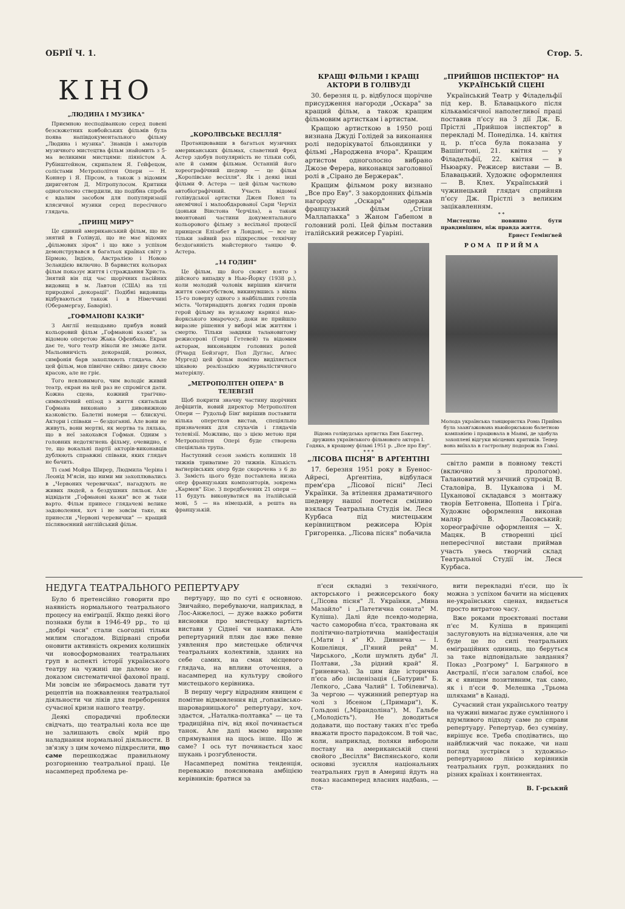ОБРІЇ Ч. 1. Стор. 5.
КІНО
„ЛЮДИНА І МУЗИКА"
Приємною несподіванкою серед повені безсюжетних ковбойських фільмів була поява напівдокументального фільму „Людина і музика". Знавців і аматорів музичного мистецтва фільм знайомить з 5-ма великими мистцями: піяністом А. Рубінштейном, скрипалем Я. Гейфецом, солістами Метрополітен Опери — Н. Коннер і Я. Пірсом, а також з відомим диригентом Д. Мітропулосом. Критики одноголосно ствердили, що подібна спроба є вдалим засобом для популяризації клясичної музики серед пересічного глядача.
„ПРИНЦ МИРУ"
Це єдиний американський фільм, що не знятий в Голівуді, що не має відомих „фільмових зірок" і що вже з успіхом демонструвався в багатьох країнах світу з Бірмою, Індією, Австралією і Новою Зеландією включно. В барвистих кольорах фільм показує життя і страждання Христа. Знятий він під час щорічних пасійних видовищ в м. Лавтон (США) на тлі природної „декорації". Подібні видовища відбуваються також і в Німеччині (Оберамергау, Баварія).
„ГОФМАНОВІ КАЗКИ"
З Англії нещодавно прибув новий кольоровий фільм „Гофманові казки", за відомою оперетою Жака Офенбаха. Екран дає те, чого театр ніколи не зможе дати. Мальовничість декорацій, розмах, симфонія барв захоплюють глядача. Але цей фільм, мов північне сяйво: дивує своєю красою, але не гріє.
Того невловимого, чим володіє живий театр, екран на цей раз не спромігся дати. Кожна сцена, кожний трагічно-символічний епізод з життя скитальця Гофмана виконано з дивовижною казковістю. Балетні номери — блискучі. Актори і співаки — бездоганні. Але вони не живуть, вони мертві, як мертва та лялька, що в неї закохався Гофман. Одним з головних недотягнень фільму, очевидно, є те, що вокальні партії акторів-виконавців дублюють справжні співаки, яких глядач не бачить.
Ті самі Мойра Ширер, Людмила Черіна і Леонід М'ясін, що ними ми захоплювались в „Червоних черевичках", нагадують не живих людей, а бездушних ляльок. Але відвідати „Гофманові казки" все ж таки варто. Фільм принесе глядачеві велике задоволення, хоч і не зовсім таке, як принесли „Червоні черевички" — кращий післявоєнний англійський фільм.
„КОРОЛІВСЬКЕ ВЕСІЛЛЯ"
Протанцювавши в багатьох музичних американських фільмах, славетний Фред Астер здобув популярність не тільки собі, але й самим фільмам. Останній його хореографічний шедевр — це фільм „Королівське весілля". Як і деякі інші фільми Ф. Астера — цей фільм частково автобіографічний. Участь відомої голівудської артистки Джен Повел та анемічної і малообдарованої Сари Черчіл (доньки Вінстона Черчіла), а також вмонтовані частини документального кольорового фільму з весільної процесії принцеси Елізабет в Лондоні, — все це тільки зайвий раз підкреслює технічну бездоганність майстерного танцю Ф. Астера.
„14 ГОДИН"
Це фільм, що його сюжет взято з дійсного випадку в Нью-Йорку (1938 р.), коли молодий чоловік вирішив кінчити життя самогубством, викинувшись з вікна 15-го поверху одного з найбільших готелів міста. Чотирнадцять довгих годин провів герой фільму на вузькому карнизі нью-йоркського хмарочосу, доки не прийшло виразне рішення у виборі між життям і смертю. Тільки завдяки талановитому режисерові (Генрі Гетевей) та відомим акторам, виконавцям головних ролей (Річард Бейзгарт, Пол Дуґлас, Аґнес Мургед) цей фільм помітно виділяється цікавою реалізацією журналістичного матеріялу.
„МЕТРОПОЛІТЕН ОПЕРА" В ТЕЛЕВІЗІЇ
Щоб покрити значну частину щорічних дефіцитів, новий директор Метрополітен Опери — Рудольф Бінґ вирішив поставити кілька оперетков вистав, спеціяльно призначених для слухачів і глядачів телевізії. Можливо, що з цією метою при Метрополітен Опері буде створена спеціяльна трупа.
Наступний сезон замість колишніх 18 тижнів триватиме 20 тижнів. Кількість ваґнерівських опер буде скорочена з 6 до 3. Замість цього буде поставлена низка опер французьких композиторів, зокрема „Кармен" Бізе. З передбачених 21 опери — 11 будуть виконуватися на італійській мові, 5 — на німецькій, а решта на французькій.
КРАЩІ ФІЛЬМИ І КРАЩІ АКТОРИ В ГОЛІВУДІ
30. березня ц. р. відбулося щорічне присудження нагороди „Оскара" за кращий фільм, а також кращим фільмовим артисткам і артистам.
Кращою артисткою в 1950 році визнана Джуді Голідей за виконання ролі недорікуватої бльондинки у фільмі „Народжена вчора". Кращим артистом одноголосно вибрано Джозе Ферера, виконавця заголовної ролі в „Сірано де Бержерак".
Кращим фільмом року визнано „Все про Еву". З закордонних фільмів нагороду „Оскара" одержав французький фільм „Стіни Маллапакка" з Жаном Габеном в головний ролі. Цей фільм поставив італійський режисер Гуаріні.
Відома голівудська артистка Енн Бакстер, дружина українського фільмового актора І. Годяка, в кращому фільмі 1951 р. „Все про Еву".
* * *
„ЛІСОВА ПІСНЯ" В АРҐЕНТІНІ
17. березня 1951 року в Буенос-Айресі, Арґентіна, відбулася прем'єра „Лісової пісні" Лесі Українки. За втілення драматичного шедевру нашої поетеси сміливо взялася Театральна Студія ім. Леся Курбаса під мистецьким керівництвом режисера Юрія Григоренка. „Лісова пісня" побачила
„ПРИЙШОВ ІНСПЕКТОР" НА УКРАЇНСЬКІЙ СЦЕНІ
Український Театр у Філадельфії під кер. В. Блавацького після кількамісячної наполегливої праці поставив п'єсу на 3 дії Дж. Б. Прістлі „Прийшов інспектор" в перекладі М. Понеділка. 14. квітня ц. р. п'єса була показана у Вашінґтоні, 21. квітня — у Філадельфії, 22. квітня — в Ньюарку. Режисер вистави — В. Блавацький. Художнє оформлення — В. Клех. Український і чужинецький глядач сприйняв п'єсу Дж. Прістлі з великим зацікавленням.
* *
Мистецтво повинно бути правдивішим, ніж правда життя.
Ернест Гемінґвей
Р О М А П Р И Й М А
Молода українська танцюристка Рома Прийма була заанґажована ньюйоркською балетною кампанією і працювала в Маямі, де здобула захоплені відгуки місцевих критиків. Тепер вона виїхала в гастрольну подорож на Гаваї.
світло рампи в повному тексті (включно з прологом). Талановитий музичний супровід В. Сталовіра, В. Цуканова і М. Цуканової складався з монтажу творів Бетговена, Шопена і Ґріґа. Художнє оформлення виконав маляр В. Ласовський; хореографічне оформлення — Х. Мацяк. В створенні цієї непересічної вистави приймав участь увесь творчий склад Театральної Студії ім. Леся Курбаса.
НЕДУГА ТЕАТРАЛЬНОГО РЕПЕРТУАРУ
Було б претенсійно говорити про наявність нормального театрального процесу на еміґрації. Якщо деякі його познаки були в 1946-49 рр., то ці „добрі часи" стали сьогодні тільки милим спогадом. Відірвані спроби оновити активність окремих колишніх чи новосформованих театральних груп в аспекті історії українського театру на чужині ще далеко не є доказом систематичної фахової праці. Ми зовсім не збираємось давати тут рецептів на пожвавлення театральної діяльности чи ліків для переборення сучасної кризи нашого театру.
Деякі спорадичні проблески свідчать, що театральні кола все ще не залишають своїх мрій про наладнання нормальної діяльности. В зв'язку з цим хочемо підкреслити, що саме перешкоджає правильному розгорненню театральної праці. Це насамперед проблема ре-
пертуару, що по суті є основною. Звичайно, перебуваючи, наприклад, в Лос-Анжелосі, — дуже важко робити висновки про мистецьку вартість вистави у Сіднеї чи навпаки. Але репертуарний плян дає вже певне уявлення про мистецьке обличчя театральних колективів, зданих на себе самих, на смак місцевого глядача, на впливи оточення, а насамперед на культуру свойого мистецького керівника.
В першу чергу відрадним явищем є помітне відмовлення від „гопаківсько-шароварницького" репертуару, хоч, здаєтся, „Наталка-полтавка" — це та традиційна піч, від якої починається танок. Але далі маємо виразне спрямування на щось інше. Що ж саме? І ось тут починається хаос шукань і розгублености.
Насамперед помітна тенденція, переважно пояснювана амбіцією керівників: братися за
п'єси складні з технічного, акторського і режисерського боку („Лісова пісня" Л. Українки, „Мина Мазайло" і „Патетична соната" М. Куліша). Далі йде псевдо-модерна, часто саморобна п'єса, трактована як політично-патріотична маніфестація („Мати і я" Ю. Дивнича — І. Кошелівця, „П'яний рейд" М. Чирського, „Коли шумлять дуби" Л. Полтави, „За рідний край" Я. Гриневича). За цим йде історична п'єса або інсценізація („Батурин" Б. Лепкого, „Сава Чалий" І. Тобілевича). За чергою — чужинний репертуар на чолі з Ібсеном („Примари"), К. Гольдоні („Мірандоліна"), М. Гальбе („Молодість"). Не доводиться додавати, що поставу таких п'єс треба вважати просто парадоксом. В той час, коли, наприклад, поляки вибороли поставу на американській сцені свойого „Весілля" Виспянського, коли основні зусилля національних театральних груп в Америці йдуть на показ насамперед власних надбань, — ста-
вити перекладні п'єси, що їх можна з успіхом бачити на місцевих не-українських сценах, видається просто витратою часу.
Вже роками проєктовані постави п'єс М. Куліша в принципі заслуговують на відзначення, але чи буде це по силі театральних еміґраційних одиниць, що беруться за таке відповідальне завдання? Показ „Розгрому" І. Багряного в Австралії, п'єси загалом слабої, все ж є явищем позитивним, так само, як і п'єси Ф. Мелешка „Трьома шляхами" в Канаді.
Сучасний стан українського театру на чужині вимагає дуже сумлінного і вдумливого підходу саме до справи репертуару. Репертуар, без сумніву, вирішує все. Треба сподіватись, що найближчий час покаже, чи наш погляд зустрівся з художньо-репертуарною лінією керівників театральних груп, розкиданих по різних країнах і континентах.
В. Г-рський